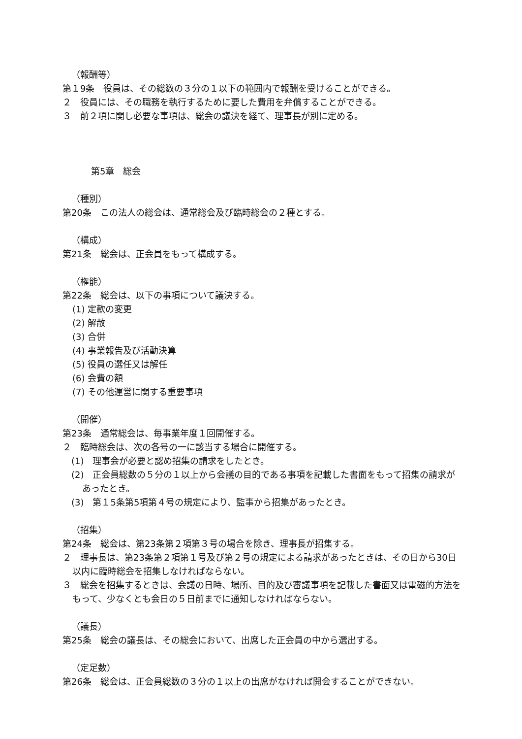（報酬等）
第１9条　役員は、その総数の３分の１以下の範囲内で報酬を受けることができる。
２　役員には、その職務を執行するために要した費用を弁償することができる。
３　前２項に関し必要な事項は、総会の議決を経て、理事長が別に定める。
第5章　総会
（種別）
第20条　この法人の総会は、通常総会及び臨時総会の２種とする。
（構成）
第21条　総会は、正会員をもって構成する。
（権能）
第22条　総会は、以下の事項について議決する。
(1) 定款の変更
(2) 解散
(3) 合併
(4) 事業報告及び活動決算
(5) 役員の選任又は解任
(6) 会費の額
(7) その他運営に関する重要事項
（開催）
第23条　通常総会は、毎事業年度１回開催する。
２　臨時総会は、次の各号の一に該当する場合に開催する。
(1)　理事会が必要と認め招集の請求をしたとき。
(2)　正会員総数の５分の１以上から会議の目的である事項を記載した書面をもって招集の請求があったとき。
(3)　第１5条第5項第４号の規定により、監事から招集があったとき。
（招集）
第24条　総会は、第23条第２項第３号の場合を除き、理事長が招集する。
２　理事長は、第23条第２項第１号及び第２号の規定による請求があったときは、その日から30日以内に臨時総会を招集しなければならない。
３　総会を招集するときは、会議の日時、場所、目的及び審議事項を記載した書面又は電磁的方法をもって、少なくとも会日の５日前までに通知しなければならない。
（議長）
第25条　総会の議長は、その総会において、出席した正会員の中から選出する。
（定足数）
第26条　総会は、正会員総数の３分の１以上の出席がなければ開会することができない。